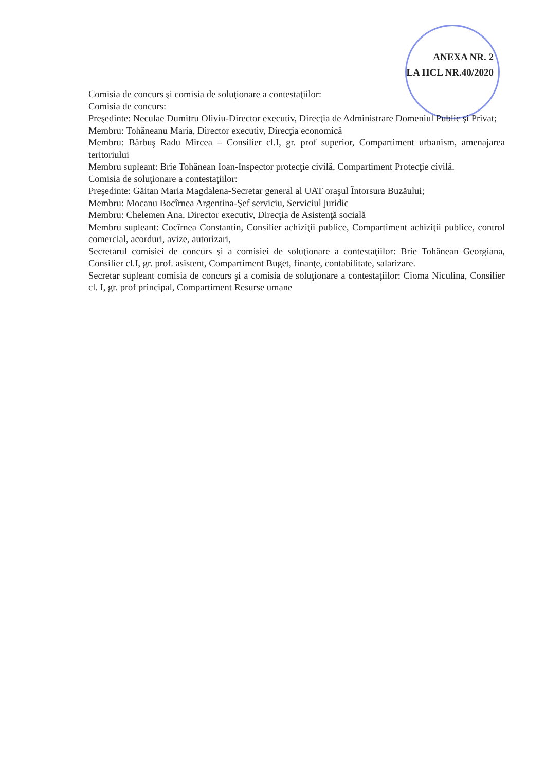ANEXA NR. 2
LA HCL NR.40/2020
Comisia de concurs şi comisia de soluţionare a contestaţiilor:
Comisia de concurs:
Preşedinte: Neculae Dumitru Oliviu-Director executiv, Direcţia de Administrare Domeniul Public şi Privat;
Membru: Tohăneanu Maria, Director executiv, Direcţia economică
Membru: Bărbuş Radu Mircea – Consilier cl.I, gr. prof superior, Compartiment urbanism, amenajarea teritoriului
Membru supleant: Brie Tohănean Ioan-Inspector protecţie civilă, Compartiment Protecţie civilă.
Comisia de soluţionare a contestaţiilor:
Preşedinte: Găitan Maria Magdalena-Secretar general al UAT oraşul Întorsura Buzăului;
Membru: Mocanu Bocîrnea Argentina-Şef serviciu, Serviciul juridic
Membru: Chelemen Ana, Director executiv, Direcţia de Asistenţă socială
Membru supleant: Cocîrnea Constantin, Consilier achiziţii publice, Compartiment achiziţii publice, control comercial, acorduri, avize, autorizari,
Secretarul comisiei de concurs şi a comisiei de soluţionare a contestaţiilor: Brie Tohănean Georgiana, Consilier cl.I, gr. prof. asistent, Compartiment Buget, finanţe, contabilitate, salarizare.
Secretar supleant comisia de concurs şi a comisia de soluţionare a contestaţiilor: Cioma Niculina, Consilier cl. I, gr. prof principal, Compartiment Resurse umane